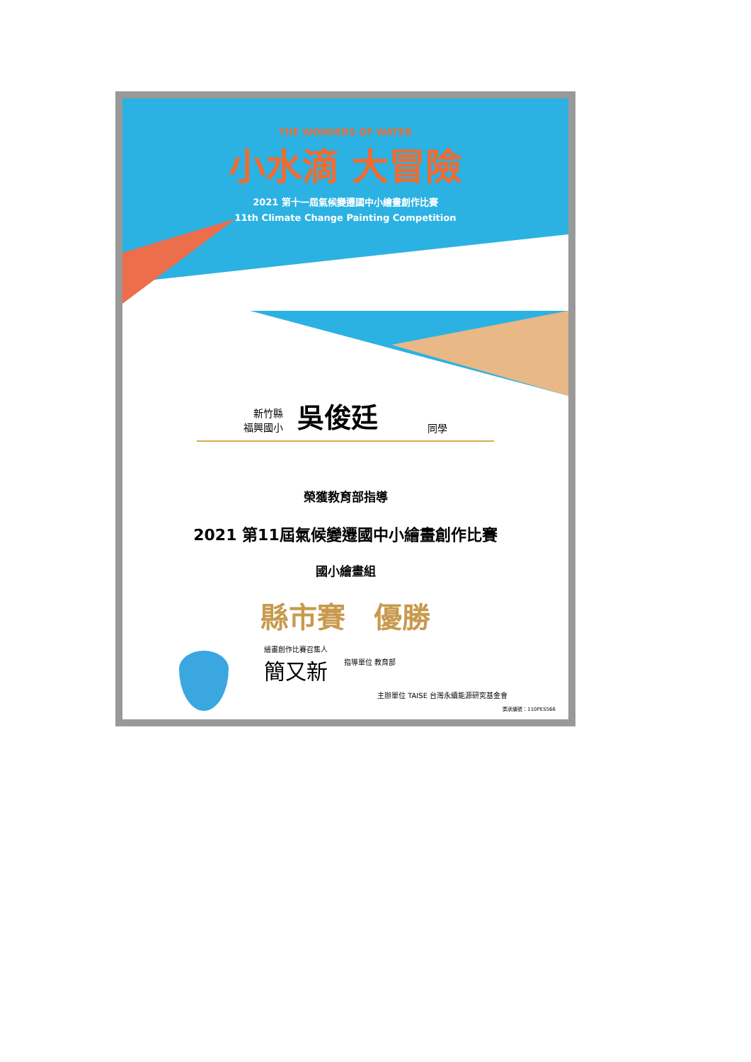THE WONDERS OF WATER
小水滴 大冒險
2021 第十一屆氣候變遷國中小繪畫創作比賽
11th Climate Change Painting Competition
新竹縣
福興國小
吳俊廷
同學
榮獲教育部指導
2021 第11屆氣候變遷國中小繪畫創作比賽
國小繪畫組
縣市賽　優勝
繪畫創作比賽召集人
簡又新 指導單位 教育部
主辦單位 TAISE 台灣永續能源研究基金會
獎狀編號：110PES566